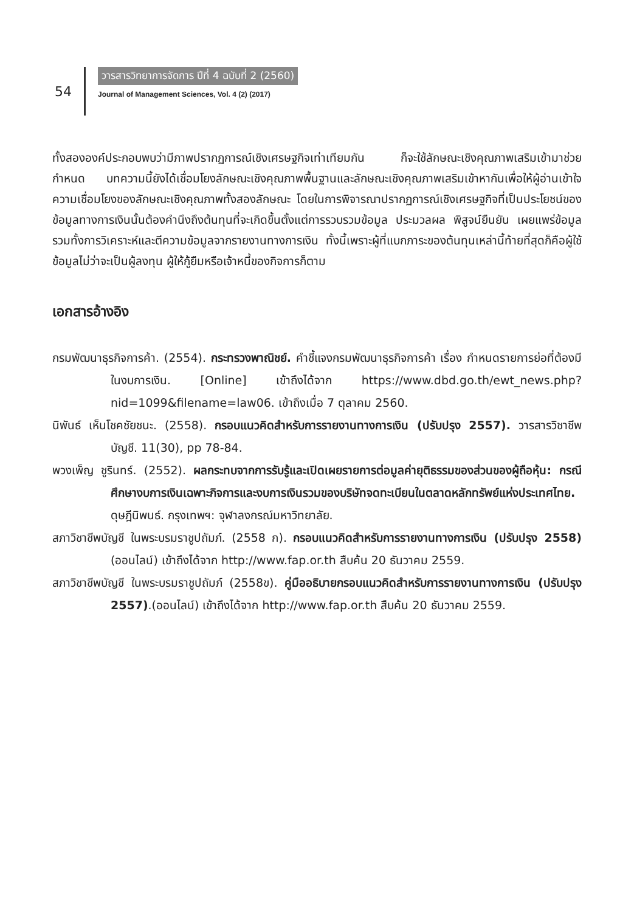54
วารสารวิทยาการจัดการ ปีที่ 4 ฉบับที่ 2 (2560)
Journal of Management Sciences, Vol. 4 (2) (2017)
ทั้งสององค์ประกอบพบว่ามีภาพปรากฏการณ์เชิงเศรษฐกิจเท่าเทียมกัน ก็จะใช้ลักษณะเชิงคุณภาพเสริมเข้ามาช่วยกำหนด บทความนี้ยังได้เชื่อมโยงลักษณะเชิงคุณภาพพื้นฐานและลักษณะเชิงคุณภาพเสริมเข้าหากันเพื่อให้ผู้อ่านเข้าใจความเชื่อมโยงของลักษณะเชิงคุณภาพทั้งสองลักษณะ โดยในการพิจารณาปรากฏการณ์เชิงเศรษฐกิจที่เป็นประโยชน์ของข้อมูลทางการเงินนั้นต้องคำนึงถึงต้นทุนที่จะเกิดขึ้นตั้งแต่การรวบรวมข้อมูล ประมวลผล พิสูจน์ยืนยัน เผยแพร่ข้อมูล รวมทั้งการวิเคราะห์และตีความข้อมูลจากรายงานทางการเงิน ทั้งนี้เพราะผู้ที่แบกภาระของต้นทุนเหล่านี้ท้ายที่สุดก็คือผู้ใช้ข้อมูลไม่ว่าจะเป็นผู้ลงทุน ผู้ให้กู้ยืมหรือเจ้าหนี้ของกิจการก็ตาม
เอกสารอ้างอิง
กรมพัฒนาธุรกิจการค้า. (2554). กระทรวงพาณิชย์. คำชี้แจงกรมพัฒนาธุรกิจการค้า เรื่อง กำหนดรายการย่อที่ต้องมีในงบการเงิน. [Online] เข้าถึงได้จาก https://www.dbd.go.th/ewt_news.php?nid=1099&filename=law06. เข้าถึงเมื่อ 7 ตุลาคม 2560.
นิพันธ์ เห็นโชคชัยชนะ. (2558). กรอบแนวคิดสำหรับการรายงานทางการเงิน (ปรับปรุง 2557). วารสารวิชาชีพบัญชี. 11(30), pp 78-84.
พวงเพ็ญ ชูรินทร์. (2552). ผลกระทบจากการรับรู้และเปิดเผยรายการต่อมูลค่ายุติธรรมของส่วนของผู้ถือหุ้น: กรณีศึกษางบการเงินเฉพาะกิจการและงบการเงินรวมของบริษัทจดทะเบียนในตลาดหลักทรัพย์แห่งประเทศไทย. ดุษฎีนิพนธ์. กรุงเทพฯ: จุฬาลงกรณ์มหาวิทยาลัย.
สภาวิชาชีพบัญชี ในพระบรมราชูปถัมภ์. (2558 ก). กรอบแนวคิดสำหรับการรายงานทางการเงิน (ปรับปรุง 2558) (ออนไลน์) เข้าถึงได้จาก http://www.fap.or.th สืบค้น 20 ธันวาคม 2559.
สภาวิชาชีพบัญชี ในพระบรมราชูปถัมภ์ (2558ข). คู่มืออธิบายกรอบแนวคิดสำหรับการรายงานทางการเงิน (ปรับปรุง 2557).(ออนไลน์) เข้าถึงได้จาก http://www.fap.or.th สืบค้น 20 ธันวาคม 2559.